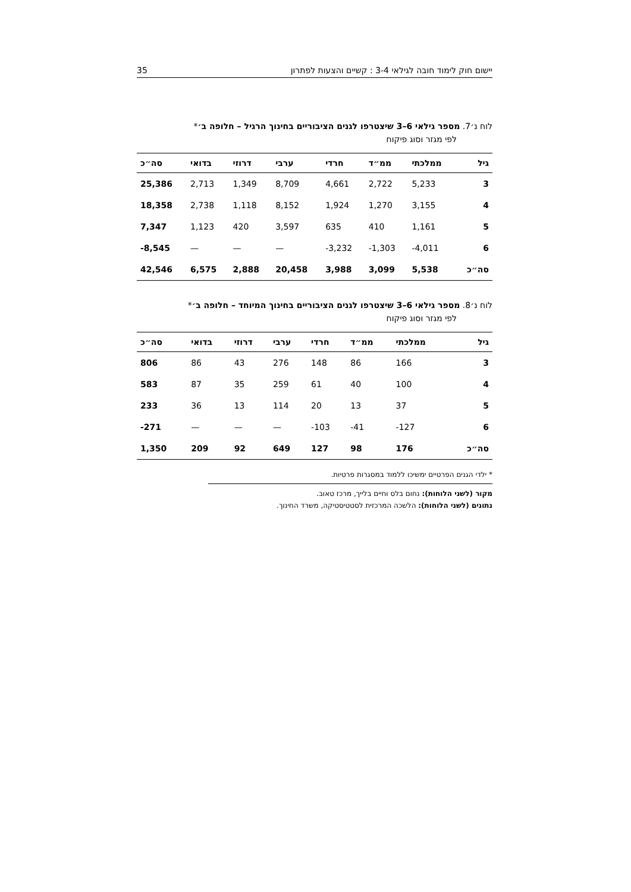יישום חוק לימוד חובה לגילאי 3-4 : קשיים והצעות לפתרון 35
לוח נ׳7. מספר גילאי 6–3 שיצטרפו לגנים הציבוריים בחינוך הרגיל – חלופה ב׳*
לפי מגזר וסוג פיקוח
| גיל | ממלכתי | ממ״ד | חרדי | ערבי | דרוזי | בדואי | סה״כ |
| --- | --- | --- | --- | --- | --- | --- | --- |
| 3 | 5,233 | 2,722 | 4,661 | 8,709 | 1,349 | 2,713 | 25,386 |
| 4 | 3,155 | 1,270 | 1,924 | 8,152 | 1,118 | 2,738 | 18,358 |
| 5 | 1,161 | 410 | 635 | 3,597 | 420 | 1,123 | 7,347 |
| 6 | -4,011 | -1,303 | -3,232 | — | — | — | -8,545 |
| סה״כ | 5,538 | 3,099 | 3,988 | 20,458 | 2,888 | 6,575 | 42,546 |
לוח נ׳8. מספר גילאי 6–3 שיצטרפו לגנים הציבוריים בחינוך המיוחד – חלופה ב׳*
לפי מגזר וסוג פיקוח
| גיל | ממלכתי | ממ״ד | חרדי | ערבי | דרוזי | בדואי | סה״כ |
| --- | --- | --- | --- | --- | --- | --- | --- |
| 3 | 166 | 86 | 148 | 276 | 43 | 86 | 806 |
| 4 | 100 | 40 | 61 | 259 | 35 | 87 | 583 |
| 5 | 37 | 13 | 20 | 114 | 13 | 36 | 233 |
| 6 | -127 | -41 | -103 | — | — | — | -271 |
| סה״כ | 176 | 98 | 127 | 649 | 92 | 209 | 1,350 |
* ילדי הגנים הפרטיים ימשיכו ללמוד במסגרות פרטיות.
מקור (לשני הלוחות): נחום בלס וחיים בלייך, מרכז טאוב.
נתונים (לשני הלוחות): הלשכה המרכזית לסטטיסטיקה, משרד החינוך.